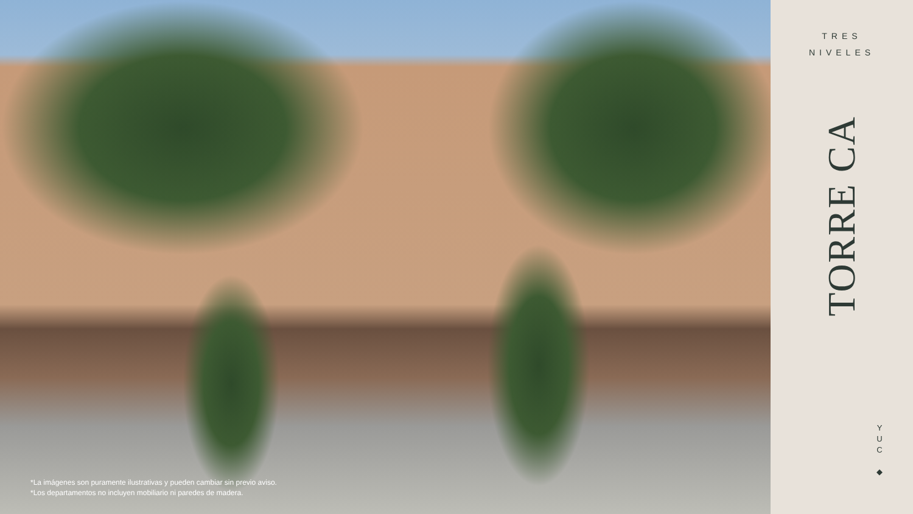*La imágenes son puramente ilustrativas y pueden cambiar sin previo aviso.
*Los departamentos no incluyen mobiliario ni paredes de madera.
TRES
NIVELES
TORRE CA
Y
U
C
◆